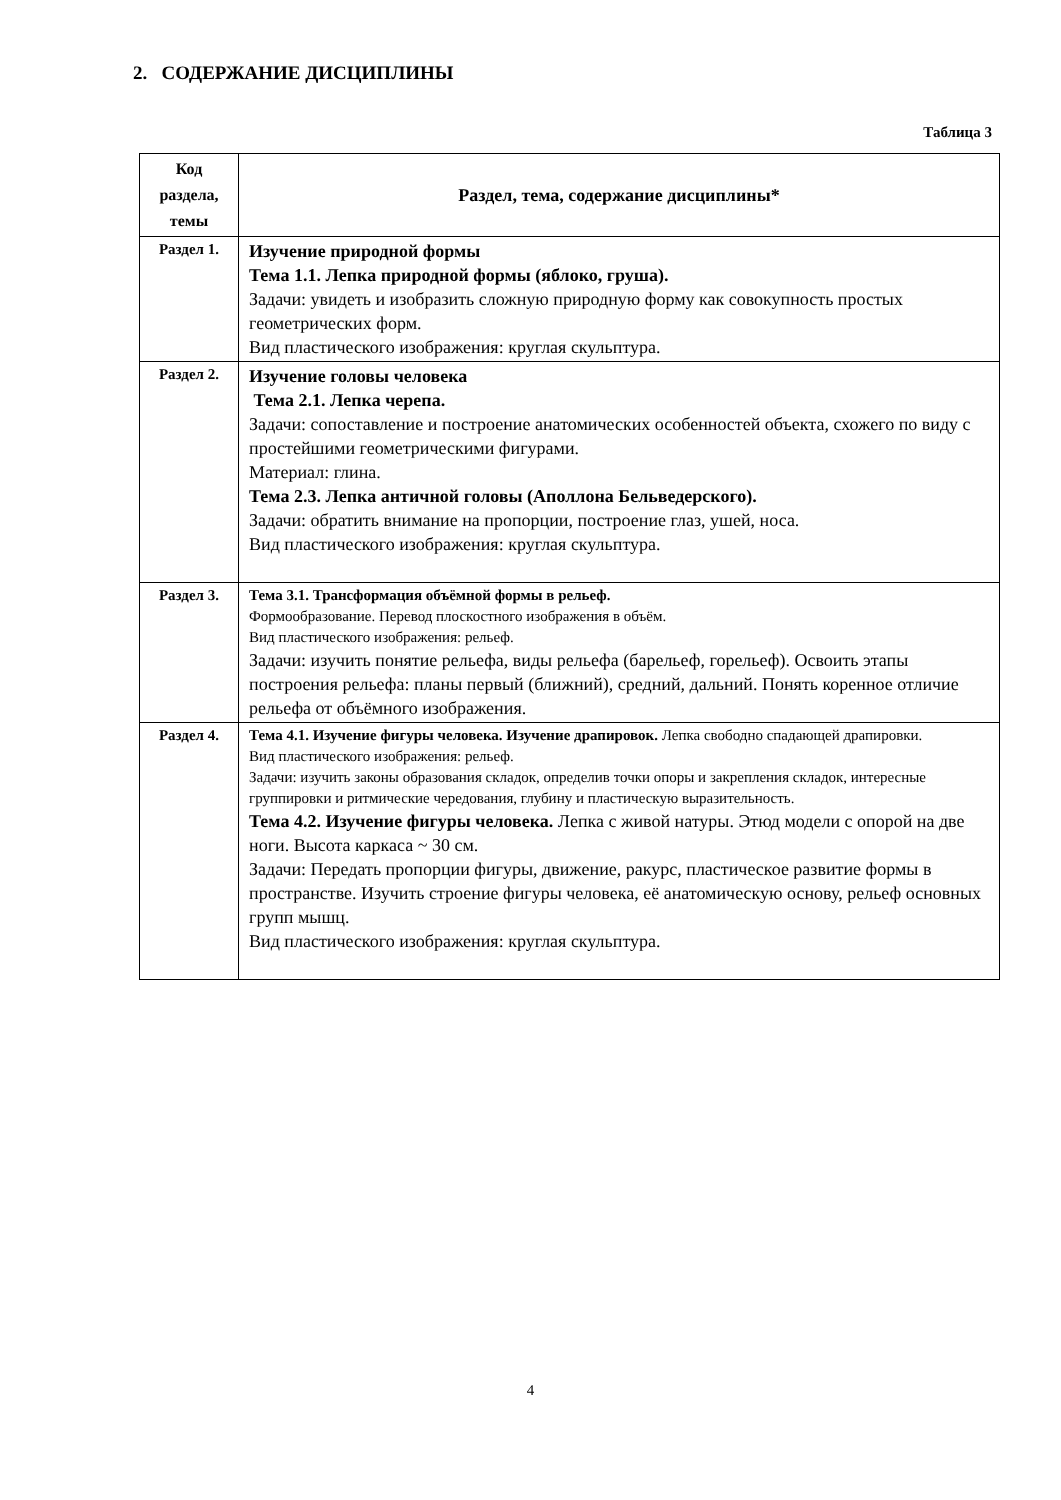2. СОДЕРЖАНИЕ ДИСЦИПЛИНЫ
Таблица 3
| Код раздела, темы | Раздел, тема, содержание дисциплины* |
| --- | --- |
| Раздел 1. | Изучение природной формы Тема 1.1. Лепка природной формы (яблоко, груша). Задачи: увидеть и изобразить сложную природную форму как совокупность простых геометрических форм. Вид пластического изображения: круглая скульптура. |
| Раздел 2. | Изучение головы человека Тема 2.1. Лепка черепа. Задачи: сопоставление и построение анатомических особенностей объекта, схожего по виду с простейшими геометрическими фигурами. Материал: глина. Тема 2.3. Лепка античной головы (Аполлона Бельведерского). Задачи: обратить внимание на пропорции, построение глаз, ушей, носа. Вид пластического изображения: круглая скульптура. |
| Раздел 3. | Тема 3.1. Трансформация объёмной формы в рельеф. Формообразование. Перевод плоскостного изображения в объём. Вид пластического изображения: рельеф. Задачи: изучить понятие рельефа, виды рельефа (барельеф, горельеф). Освоить этапы построения рельефа: планы первый (ближний), средний, дальний. Понять коренное отличие рельефа от объёмного изображения. |
| Раздел 4. | Тема 4.1. Изучение фигуры человека. Изучение драпировок. Лепка свободно спадающей драпировки. Вид пластического изображения: рельеф. Задачи: изучить законы образования складок, определив точки опоры и закрепления складок, интересные группировки и ритмические чередования, глубину и пластическую выразительность. Тема 4.2. Изучение фигуры человека. Лепка с живой натуры. Этюд модели с опорой на две ноги. Высота каркаса ~ 30 см. Задачи: Передать пропорции фигуры, движение, ракурс, пластическое развитие формы в пространстве. Изучить строение фигуры человека, её анатомическую основу, рельеф основных групп мышц. Вид пластического изображения: круглая скульптура. |
4